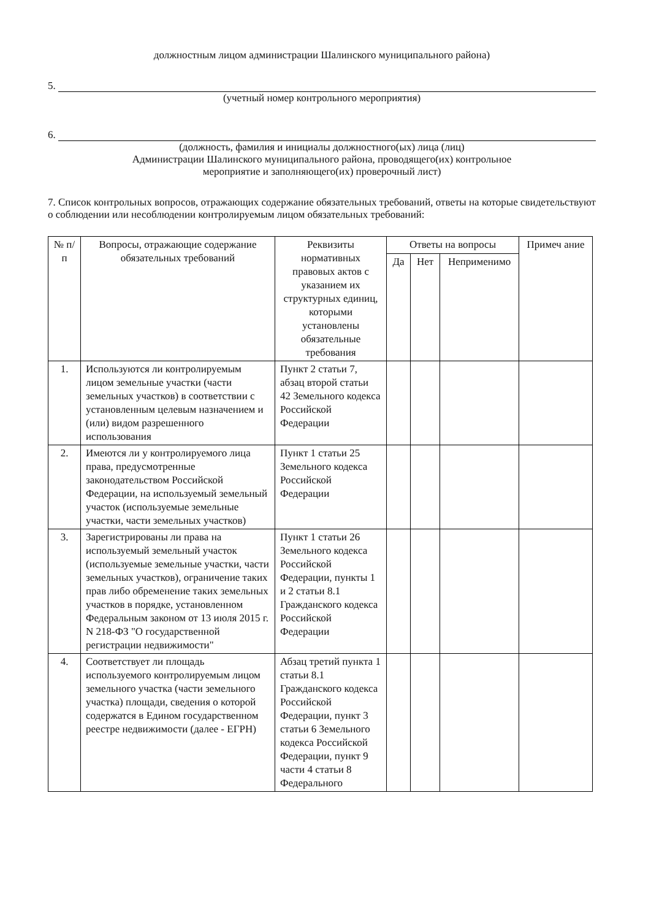должностным лицом администрации Шалинского муниципального района)
5.
(учетный номер контрольного мероприятия)
6.
(должность, фамилия и инициалы должностного(ых) лица (лиц)
Администрации Шалинского муниципального района, проводящего(их) контрольное
мероприятие и заполняющего(их) проверочный лист)
7. Список контрольных вопросов, отражающих содержание обязательных требований, ответы на которые свидетельствуют о соблюдении или несоблюдении контролируемым лицом обязательных требований:
| № п/п | Вопросы, отражающие содержание обязательных требований | Реквизиты нормативных правовых актов с указанием их структурных единиц, которыми установлены обязательные требования | Ответы на вопросы | | | Примеч ание |
| --- | --- | --- | --- | --- | --- | --- |
| | | | Да | Нет | Неприменимо | |
| 1. | Используются ли контролируемым лицом земельные участки (части земельных участков) в соответствии с установленным целевым назначением и (или) видом разрешенного использования | Пункт 2 статьи 7, абзац второй статьи 42 Земельного кодекса Российской Федерации | | | | |
| 2. | Имеются ли у контролируемого лица права, предусмотренные законодательством Российской Федерации, на используемый земельный участок (используемые земельные участки, части земельных участков) | Пункт 1 статьи 25 Земельного кодекса Российской Федерации | | | | |
| 3. | Зарегистрированы ли права на используемый земельный участок (используемые земельные участки, части земельных участков), ограничение таких прав либо обременение таких земельных участков в порядке, установленном Федеральным законом от 13 июля 2015 г. N 218-ФЗ "О государственной регистрации недвижимости" | Пункт 1 статьи 26 Земельного кодекса Российской Федерации, пункты 1 и 2 статьи 8.1 Гражданского кодекса Российской Федерации | | | | |
| 4. | Соответствует ли площадь используемого контролируемым лицом земельного участка (части земельного участка) площади, сведения о которой содержатся в Едином государственном реестре недвижимости (далее - ЕГРН) | Абзац третий пункта 1 статьи 8.1 Гражданского кодекса Российской Федерации, пункт 3 статьи 6 Земельного кодекса Российской Федерации, пункт 9 части 4 статьи 8 Федерального | | | | |